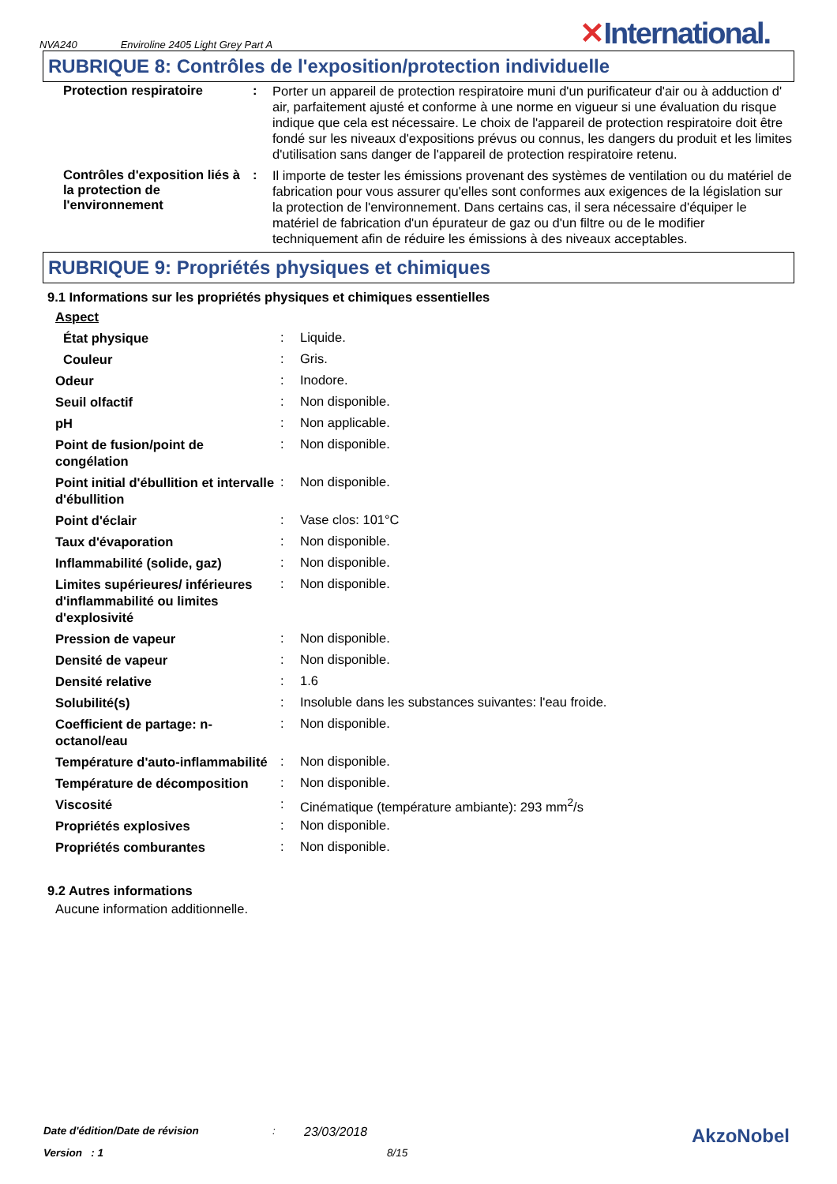NVA240 Enviroline 2405 Light Grey Part A ✕International.
RUBRIQUE 8: Contrôles de l'exposition/protection individuelle
| Protection respiratoire | : | Porter un appareil de protection respiratoire muni d'un purificateur d'air ou à adduction d' air, parfaitement ajusté et conforme à une norme en vigueur si une évaluation du risque indique que cela est nécessaire. Le choix de l'appareil de protection respiratoire doit être fondé sur les niveaux d'expositions prévus ou connus, les dangers du produit et les limites d'utilisation sans danger de l'appareil de protection respiratoire retenu. |
| Contrôles d'exposition liés à la protection de l'environnement | : | Il importe de tester les émissions provenant des systèmes de ventilation ou du matériel de fabrication pour vous assurer qu'elles sont conformes aux exigences de la législation sur la protection de l'environnement. Dans certains cas, il sera nécessaire d'équiper le matériel de fabrication d'un épurateur de gaz ou d'un filtre ou de le modifier techniquement afin de réduire les émissions à des niveaux acceptables. |
RUBRIQUE 9: Propriétés physiques et chimiques
9.1 Informations sur les propriétés physiques et chimiques essentielles
| Aspect | | |
| État physique | : | Liquide. |
| Couleur | : | Gris. |
| Odeur | : | Inodore. |
| Seuil olfactif | : | Non disponible. |
| pH | : | Non applicable. |
| Point de fusion/point de congélation | : | Non disponible. |
| Point initial d'ébullition et intervalle d'ébullition | : | Non disponible. |
| Point d'éclair | : | Vase clos: 101°C |
| Taux d'évaporation | : | Non disponible. |
| Inflammabilité (solide, gaz) | : | Non disponible. |
| Limites supérieures/ inférieures d'inflammabilité ou limites d'explosivité | : | Non disponible. |
| Pression de vapeur | : | Non disponible. |
| Densité de vapeur | : | Non disponible. |
| Densité relative | : | 1.6 |
| Solubilité(s) | : | Insoluble dans les substances suivantes: l'eau froide. |
| Coefficient de partage: n-octanol/eau | : | Non disponible. |
| Température d'auto-inflammabilité | : | Non disponible. |
| Température de décomposition | : | Non disponible. |
| Viscosité | : | Cinématique (température ambiante): 293 mm<sup>2</sup>/s |
| Propriétés explosives | : | Non disponible. |
| Propriétés comburantes | : | Non disponible. |
9.2 Autres informations
Aucune information additionnelle.
Date d'édition/Date de révision: 23/03/2018 AkzoNobel
Version : 1 8/15